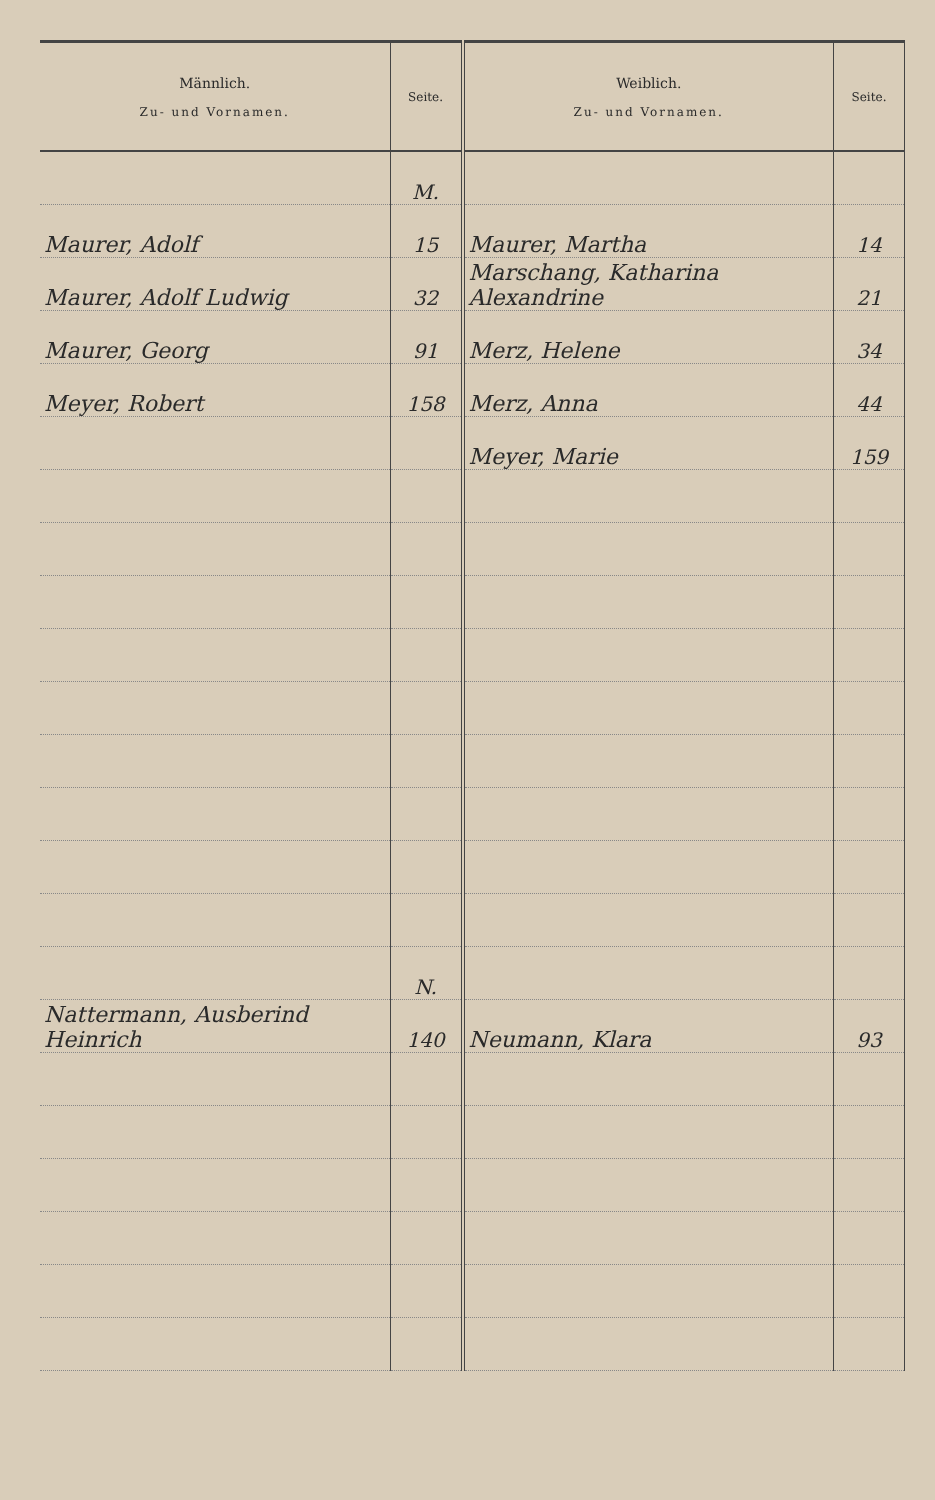| Männlich. Zu- und Vornamen. | Seite. | Weiblich. Zu- und Vornamen. | Seite. |
| --- | --- | --- | --- |
| | M. | | |
| Maurer, Adolf | 15 | Maurer, Martha | 14 |
| Maurer, Adolf Ludwig | 32 | Marschang, Katharina Alexandrine | 21 |
| Maurer, Georg | 91 | Merz, Helene | 34 |
| Meyer, Robert | 158 | Merz, Anna | 44 |
| | | Meyer, Marie | 159 |
| | N. | | |
| Nattermann, Ausberind Heinrich | 140 | Neumann, Klara | 93 |